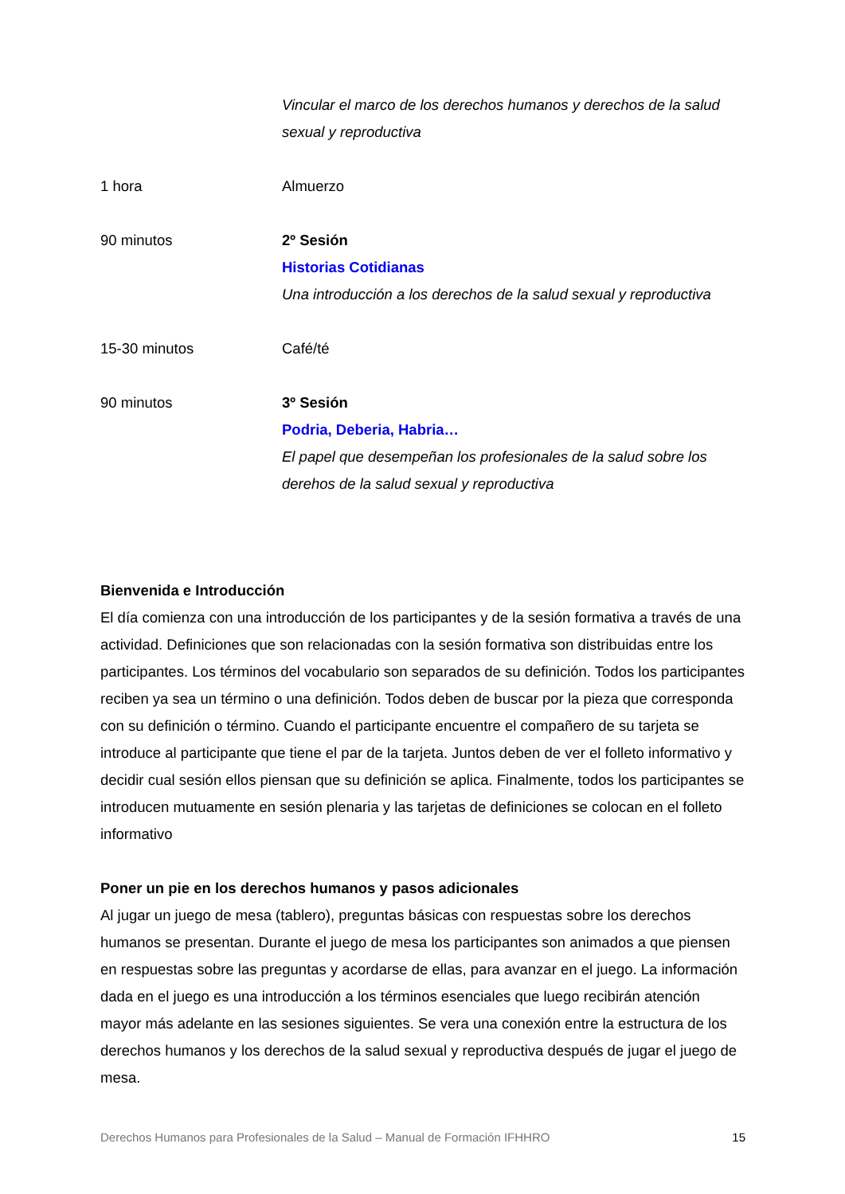| | Vincular el marco de los derechos humanos y derechos de la salud sexual y reproductiva |
| 1 hora | Almuerzo |
| 90 minutos | 2º Sesión Historias Cotidianas Una introducción a los derechos de la salud sexual y reproductiva |
| 15-30 minutos | Café/té |
| 90 minutos | 3º Sesión Podria, Deberia, Habria… El papel que desempeñan los profesionales de la salud sobre los derehos de la salud sexual y reproductiva |
Bienvenida e Introducción
El día comienza con una introducción de los participantes y de la sesión formativa a través de una actividad. Definiciones que son relacionadas con la sesión formativa son distribuidas entre los participantes. Los términos del vocabulario son separados de su definición. Todos los participantes reciben ya sea un término o una definición. Todos deben de buscar por la pieza que corresponda con su definición o término. Cuando el participante encuentre el compañero de su tarjeta se introduce al participante que tiene el par de la tarjeta. Juntos deben de ver el folleto informativo y decidir cual sesión ellos piensan que su definición se aplica. Finalmente, todos los participantes se introducen mutuamente en sesión plenaria y las tarjetas de definiciones se colocan en el folleto informativo
Poner un pie en los derechos humanos y pasos adicionales
Al jugar un juego de mesa (tablero), preguntas básicas con respuestas sobre los derechos humanos se presentan. Durante el juego de mesa los participantes son animados a que piensen en respuestas sobre las preguntas y acordarse de ellas, para avanzar en el juego. La información dada en el juego es una introducción a los términos esenciales que luego recibirán atención mayor más adelante en las sesiones siguientes. Se vera una conexión entre la estructura de los derechos humanos y los derechos de la salud sexual y reproductiva después de jugar el juego de mesa.
Derechos Humanos para Profesionales de la Salud – Manual de Formación IFHHRO 15